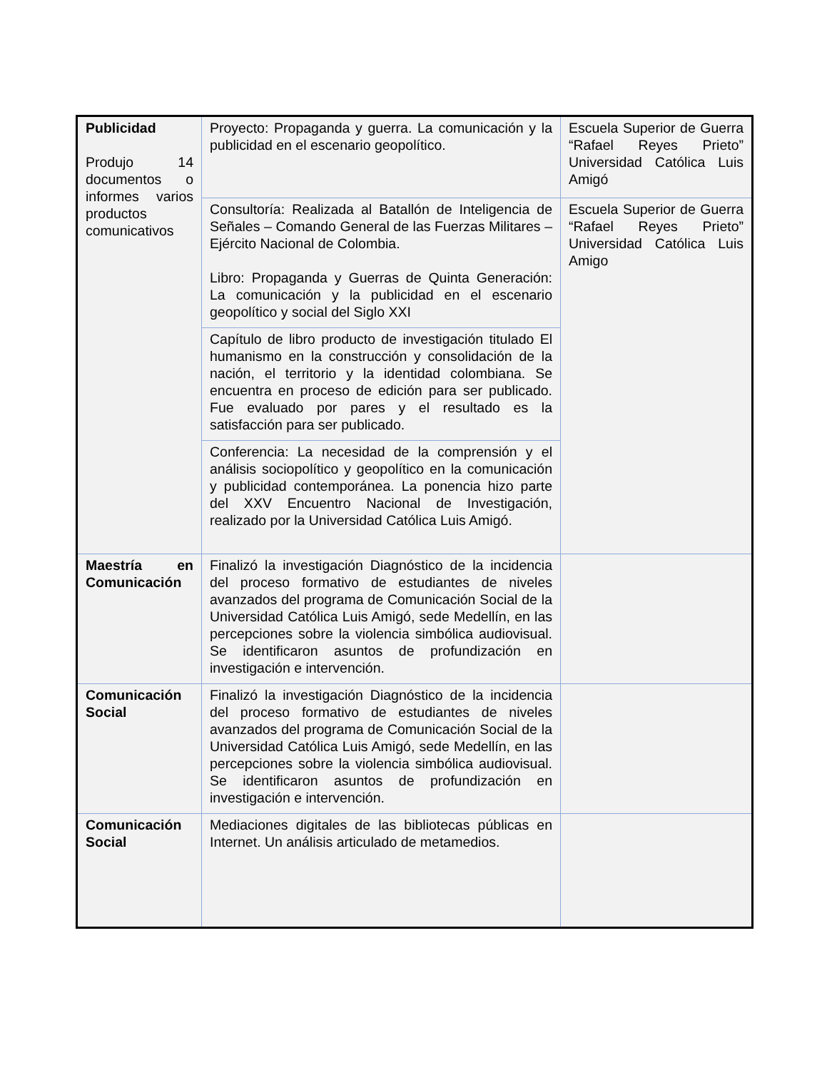| Publicidad Produjo 14 documentos o informes varios productos comunicativos | Proyecto: Propaganda y guerra. La comunicación y la publicidad en el escenario geopolítico. | Escuela Superior de Guerra “Rafael Reyes Prieto” Universidad Católica Luis Amigó |
| | Consultoría: Realizada al Batallón de Inteligencia de Señales – Comando General de las Fuerzas Militares – Ejército Nacional de Colombia. Libro: Propaganda y Guerras de Quinta Generación: La comunicación y la publicidad en el escenario geopolítico y social del Siglo XXI | Escuela Superior de Guerra “Rafael Reyes Prieto” Universidad Católica Luis Amigo |
| | Capítulo de libro producto de investigación titulado El humanismo en la construcción y consolidación de la nación, el territorio y la identidad colombiana. Se encuentra en proceso de edición para ser publicado. Fue evaluado por pares y el resultado es la satisfacción para ser publicado. | |
| | Conferencia: La necesidad de la comprensión y el análisis sociopolítico y geopolítico en la comunicación y publicidad contemporánea. La ponencia hizo parte del XXV Encuentro Nacional de Investigación, realizado por la Universidad Católica Luis Amigó. | |
| Maestría en Comunicación | Finalizó la investigación Diagnóstico de la incidencia del proceso formativo de estudiantes de niveles avanzados del programa de Comunicación Social de la Universidad Católica Luis Amigó, sede Medellín, en las percepciones sobre la violencia simbólica audiovisual. Se identificaron asuntos de profundización en investigación e intervención. | |
| Comunicación Social | Finalizó la investigación Diagnóstico de la incidencia del proceso formativo de estudiantes de niveles avanzados del programa de Comunicación Social de la Universidad Católica Luis Amigó, sede Medellín, en las percepciones sobre la violencia simbólica audiovisual. Se identificaron asuntos de profundización en investigación e intervención. | |
| Comunicación Social | Mediaciones digitales de las bibliotecas públicas en Internet. Un análisis articulado de metamedios. | |